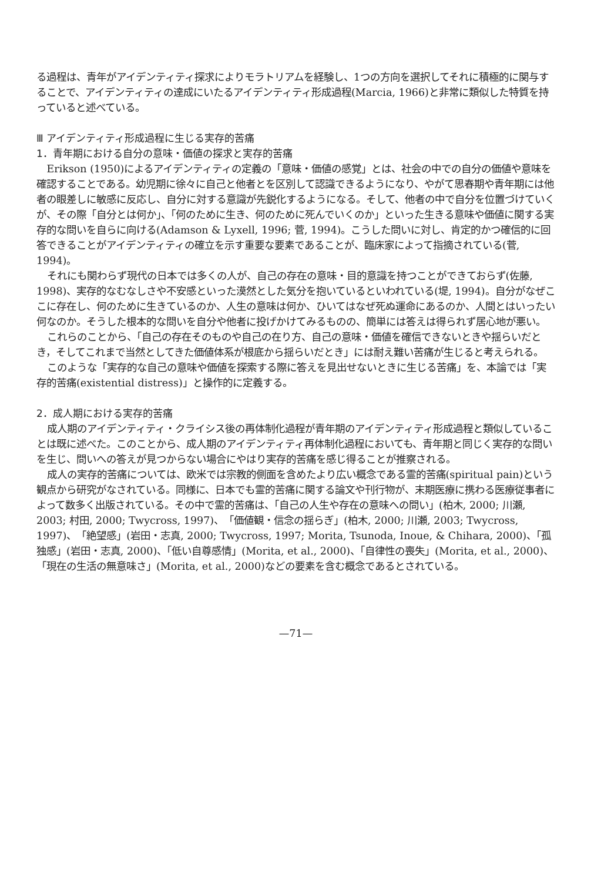る過程は、青年がアイデンティティ探求によりモラトリアムを経験し、1つの方向を選択してそれに積極的に関与することで、アイデンティティの達成にいたるアイデンティティ形成過程(Marcia, 1966)と非常に類似した特質を持っていると述べている。
Ⅲ アイデンティティ形成過程に生じる実存的苦痛
1．青年期における自分の意味・価値の探求と実存的苦痛
Erikson (1950)によるアイデンティティの定義の「意味・価値の感覚」とは、社会の中での自分の価値や意味を確認することである。幼児期に徐々に自己と他者とを区別して認識できるようになり、やがて思春期や青年期には他者の眼差しに敏感に反応し、自分に対する意識が先鋭化するようになる。そして、他者の中で自分を位置づけていくが、その際「自分とは何か」、「何のために生き、何のために死んでいくのか」といった生きる意味や価値に関する実存的な問いを自らに向ける(Adamson & Lyxell, 1996; 菅, 1994)。こうした問いに対し、肯定的かつ確信的に回答できることがアイデンティティの確立を示す重要な要素であることが、臨床家によって指摘されている(菅, 1994)。
それにも関わらず現代の日本では多くの人が、自己の存在の意味・目的意識を持つことができておらず(佐藤, 1998)、実存的なむなしさや不安感といった漠然とした気分を抱いているといわれている(堤, 1994)。自分がなぜここに存在し、何のために生きているのか、人生の意味は何か、ひいてはなぜ死ぬ運命にあるのか、人間とはいったい何なのか。そうした根本的な問いを自分や他者に投げかけてみるものの、簡単には答えは得られず居心地が悪い。
これらのことから、「自己の存在そのものや自己の在り方、自己の意味・価値を確信できないときや揺らいだとき，そしてこれまで当然としてきた価値体系が根底から揺らいだとき」には耐え難い苦痛が生じると考えられる。
このような「実存的な自己の意味や価値を探索する際に答えを見出せないときに生じる苦痛」を、本論では「実存的苦痛(existential distress)」と操作的に定義する。
2．成人期における実存的苦痛
成人期のアイデンティティ・クライシス後の再体制化過程が青年期のアイデンティティ形成過程と類似していることは既に述べた。このことから、成人期のアイデンティティ再体制化過程においても、青年期と同じく実存的な問いを生じ、問いへの答えが見つからない場合にやはり実存的苦痛を感じ得ることが推察される。
成人の実存的苦痛については、欧米では宗教的側面を含めたより広い概念である霊的苦痛(spiritual pain)という観点から研究がなされている。同様に、日本でも霊的苦痛に関する論文や刊行物が、末期医療に携わる医療従事者によって数多く出版されている。その中で霊的苦痛は、「自己の人生や存在の意味への問い」(柏木, 2000; 川瀬, 2003; 村田, 2000; Twycross, 1997)、「価値観・信念の揺らぎ」(柏木, 2000; 川瀬, 2003; Twycross, 1997)、「絶望感」(岩田・志真, 2000; Twycross, 1997; Morita, Tsunoda, Inoue, & Chihara, 2000)、「孤独感」(岩田・志真, 2000)、「低い自尊感情」(Morita, et al., 2000)、「自律性の喪失」(Morita, et al., 2000)、「現在の生活の無意味さ」(Morita, et al., 2000)などの要素を含む概念であるとされている。
—71—